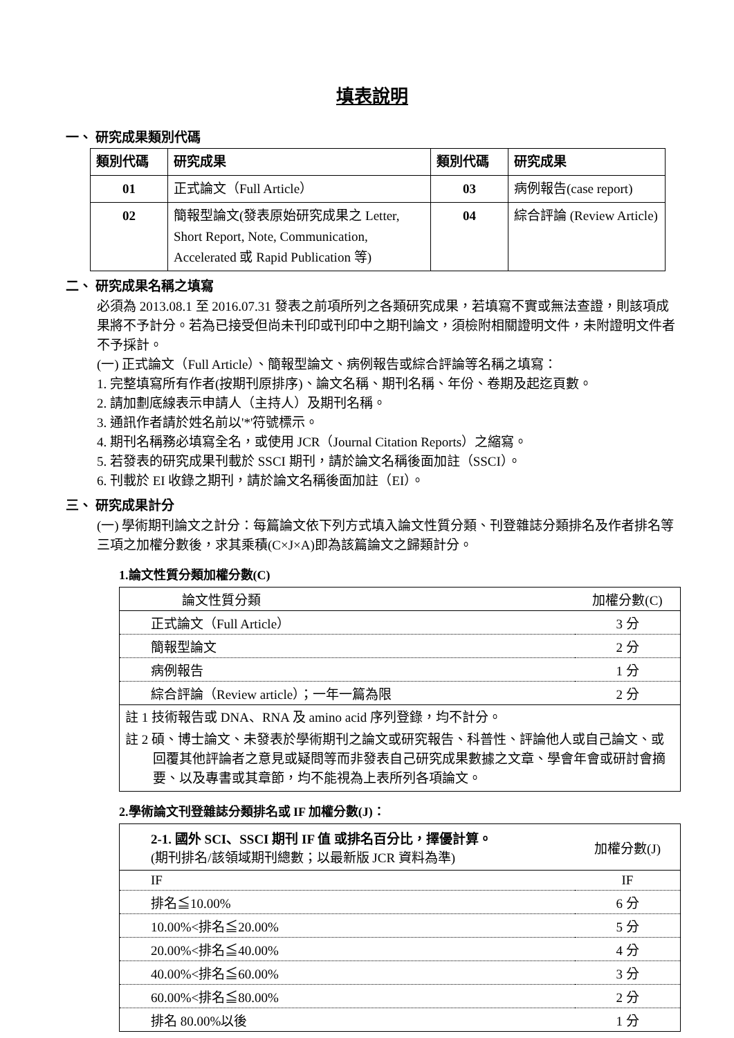填表說明
一、 研究成果類別代碼
| 類別代碼 | 研究成果 | 類別代碼 | 研究成果 |
| --- | --- | --- | --- |
| 01 | 正式論文（Full Article） | 03 | 病例報告(case report) |
| 02 | 簡報型論文(發表原始研究成果之 Letter, Short Report, Note, Communication, Accelerated 或 Rapid Publication 等) | 04 | 綜合評論 (Review Article) |
二、 研究成果名稱之填寫
必須為 2013.08.1 至 2016.07.31 發表之前項所列之各類研究成果，若填寫不實或無法查證，則該項成果將不予計分。若為已接受但尚未刊印或刊印中之期刊論文，須檢附相關證明文件，未附證明文件者不予採計。
(一) 正式論文（Full Article）、簡報型論文、病例報告或綜合評論等名稱之填寫：
1. 完整填寫所有作者(按期刊原排序)、論文名稱、期刊名稱、年份、卷期及起迄頁數。
2. 請加劃底線表示申請人（主持人）及期刊名稱。
3. 通訊作者請於姓名前以'*'符號標示。
4. 期刊名稱務必填寫全名，或使用 JCR（Journal Citation Reports）之縮寫。
5. 若發表的研究成果刊載於 SSCI 期刊，請於論文名稱後面加註（SSCI）。
6. 刊載於 EI 收錄之期刊，請於論文名稱後面加註（EI）。
三、 研究成果計分
(一) 學術期刊論文之計分：每篇論文依下列方式填入論文性質分類、刊登雜誌分類排名及作者排名等三項之加權分數後，求其乘積(C×J×A)即為該篇論文之歸類計分。
1.論文性質分類加權分數(C)
| 論文性質分類 | 加權分數(C) |
| 正式論文（Full Article） | 3 分 |
| 簡報型論文 | 2 分 |
| 病例報告 | 1 分 |
| 綜合評論（Review article）；一年一篇為限 | 2 分 |
註 1 技術報告或 DNA、RNA 及 amino acid 序列登錄，均不計分。
註 2 碩、博士論文、未發表於學術期刊之論文或研究報告、科普性、評論他人或自己論文、或回覆其他評論者之意見或疑問等而非發表自己研究成果數據之文章、學會年會或研討會摘要、以及專書或其章節，均不能視為上表所列各項論文。
2.學術論文刊登雜誌分類排名或 IF 加權分數(J)：
| 2-1. 國外 SCI、SSCI 期刊 IF 值 或排名百分比，擇優計算。 (期刊排名/該領域期刊總數；以最新版 JCR 資料為準) | 加權分數(J) |
| IF | IF |
| 排名≦10.00% | 6 分 |
| 10.00%<排名≦20.00% | 5 分 |
| 20.00%<排名≦40.00% | 4 分 |
| 40.00%<排名≦60.00% | 3 分 |
| 60.00%<排名≦80.00% | 2 分 |
| 排名 80.00%以後 | 1 分 |